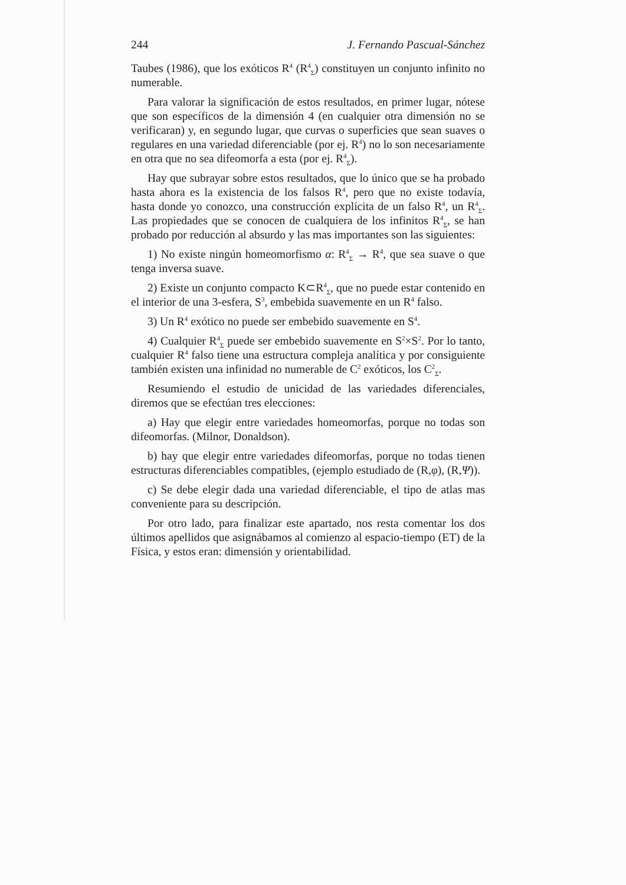244 J. Fernando Pascual-Sánchez
Taubes (1986), que los exóticos R<sup>4</sup> (R<sup>4</sup><sub>Σ</sub>) constituyen un conjunto infinito no numerable.
Para valorar la significación de estos resultados, en primer lugar, nótese que son específicos de la dimensión 4 (en cualquier otra dimensión no se verificaran) y, en segundo lugar, que curvas o superficies que sean suaves o regulares en una variedad diferenciable (por ej. R<sup>4</sup>) no lo son necesariamente en otra que no sea difeomorfa a esta (por ej. R<sup>4</sup><sub>Σ</sub>).
Hay que subrayar sobre estos resultados, que lo único que se ha probado hasta ahora es la existencia de los falsos R<sup>4</sup>, pero que no existe todavía, hasta donde yo conozco, una construcción explícita de un falso R<sup>4</sup>, un R<sup>4</sup><sub>Σ</sub>. Las propiedades que se conocen de cualquiera de los infinitos R<sup>4</sup><sub>Σ</sub>, se han probado por reducción al absurdo y las mas importantes son las siguientes:
1) No existe ningún homeomorfismo α: R<sup>4</sup><sub>Σ</sub> → R<sup>4</sup>, que sea suave o que tenga inversa suave.
2) Existe un conjunto compacto K⊂R<sup>4</sup><sub>Σ</sub>, que no puede estar contenido en el interior de una 3-esfera, S<sup>3</sup>, embebida suavemente en un R<sup>4</sup> falso.
3) Un R<sup>4</sup> exótico no puede ser embebido suavemente en S<sup>4</sup>.
4) Cualquier R<sup>4</sup><sub>Σ</sub> puede ser embebido suavemente en S<sup>2</sup>×S<sup>2</sup>. Por lo tanto, cualquier R<sup>4</sup> falso tiene una estructura compleja analítica y por consiguiente también existen una infinidad no numerable de C<sup>2</sup> exóticos, los C<sup>2</sup><sub>Σ</sub>.
Resumiendo el estudio de unicidad de las variedades diferenciales, diremos que se efectúan tres elecciones:
a) Hay que elegir entre variedades homeomorfas, porque no todas son difeomorfas. (Milnor, Donaldson).
b) hay que elegir entre variedades difeomorfas, porque no todas tienen estructuras diferenciables compatibles, (ejemplo estudiado de (R,φ), (R,Ψ)).
c) Se debe elegir dada una variedad diferenciable, el tipo de atlas mas conveniente para su descripción.
Por otro lado, para finalizar este apartado, nos resta comentar los dos últimos apellidos que asignábamos al comienzo al espacio-tiempo (ET) de la Física, y estos eran: dimensión y orientabilidad.